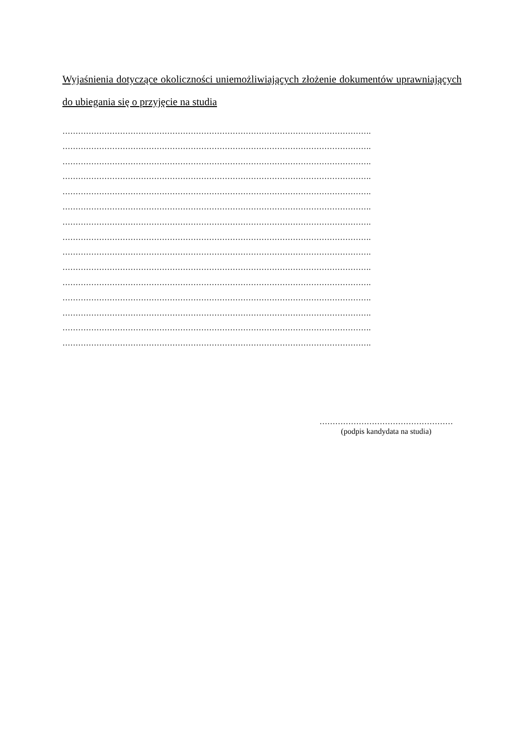Wyjaśnienia dotyczące okoliczności uniemożliwiających złożenie dokumentów uprawniających do ubiegania się o przyjęcie na studia
……………………………………………………………………………………………………….
……………………………………………………………………………………………………….
……………………………………………………………………………………………………….
……………………………………………………………………………………………………….
……………………………………………………………………………………………………….
……………………………………………………………………………………………………….
……………………………………………………………………………………………………….
……………………………………………………………………………………………………….
……………………………………………………………………………………………………….
……………………………………………………………………………………………………….
……………………………………………………………………………………………………….
……………………………………………………………………………………………………….
……………………………………………………………………………………………………….
……………………………………………………………………………………………………….
……………………………………………………………………………………………………….
……………………………………………
(podpis kandydata na studia)